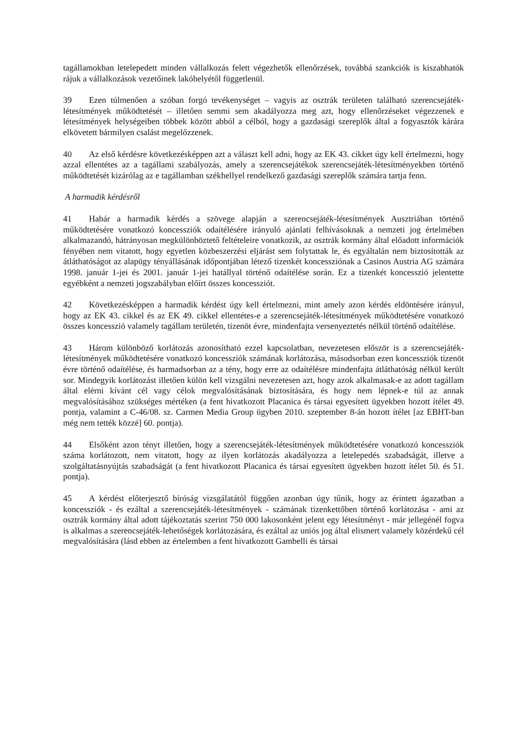tagállamokban letelepedett minden vállalkozás felett végezhetők ellenőrzések, továbbá szankciók is kiszabhatók rájuk a vállalkozások vezetőinek lakóhelyétől függetlenül.
39 Ezen túlmenően a szóban forgó tevékenységet – vagyis az osztrák területen található szerencsejáték-létesítmények működtetését – illetően semmi sem akadályozza meg azt, hogy ellenőrzéseket végezzenek e létesítmények helységeiben többek között abból a célból, hogy a gazdasági szereplők által a fogyasztók kárára elkövetett bármilyen csalást megelőzzenek.
40 Az első kérdésre következésképpen azt a választ kell adni, hogy az EK 43. cikket úgy kell értelmezni, hogy azzal ellentétes az a tagállami szabályozás, amely a szerencsejátékok szerencsejáték-létesítményekben történő működtetését kizárólag az e tagállamban székhellyel rendelkező gazdasági szereplők számára tartja fenn.
A harmadik kérdésről
41 Habár a harmadik kérdés a szövege alapján a szerencsejáték-létesítmények Ausztriában történő működtetésére vonatkozó koncessziók odaítélésére irányuló ajánlati felhívásoknak a nemzeti jog értelmében alkalmazandó, hátrányosan megkülönböztető feltételeire vonatkozik, az osztrák kormány által előadott információk fényében nem vitatott, hogy egyetlen közbeszerzési eljárást sem folytattak le, és egyáltalán nem biztosították az átláthatóságot az alapügy tényállásának időpontjában létező tizenkét koncessziónak a Casinos Austria AG számára 1998. január 1-jei és 2001. január 1-jei hatállyal történő odaítélése során. Ez a tizenkét koncesszió jelentette egyébként a nemzeti jogszabályban előírt összes koncessziót.
42 Következésképpen a harmadik kérdést úgy kell értelmezni, mint amely azon kérdés eldöntésére irányul, hogy az EK 43. cikkel és az EK 49. cikkel ellentétes-e a szerencsejáték-létesítmények működtetésére vonatkozó összes koncesszió valamely tagállam területén, tizenöt évre, mindenfajta versenyeztetés nélkül történő odaítélése.
43 Három különböző korlátozás azonosítható ezzel kapcsolatban, nevezetesen először is a szerencsejáték-létesítmények működtetésére vonatkozó koncessziók számának korlátozása, másodsorban ezen koncessziók tizenöt évre történő odaítélése, és harmadsorban az a tény, hogy erre az odaítélésre mindenfajta átláthatóság nélkül került sor. Mindegyik korlátozást illetően külön kell vizsgálni nevezetesen azt, hogy azok alkalmasak-e az adott tagállam által elérni kívánt cél vagy célok megvalósításának biztosítására, és hogy nem lépnek-e túl az annak megvalósításához szükséges mértéken (a fent hivatkozott Placanica és társai egyesített ügyekben hozott ítélet 49. pontja, valamint a C-46/08. sz. Carmen Media Group ügyben 2010. szeptember 8-án hozott ítélet [az EBHT-ban még nem tették közzé] 60. pontja).
44 Elsőként azon tényt illetően, hogy a szerencsejáték-létesítmények működtetésére vonatkozó koncessziók száma korlátozott, nem vitatott, hogy az ilyen korlátozás akadályozza a letelepedés szabadságát, illetve a szolgáltatásnyújtás szabadságát (a fent hivatkozott Placanica és társai egyesített ügyekben hozott ítélet 50. és 51. pontja).
45 A kérdést előterjesztő bíróság vizsgálatától függően azonban úgy tűnik, hogy az érintett ágazatban a koncessziók - és ezáltal a szerencsejáték-létesítmények - számának tizenkettőben történő korlátozása - ami az osztrák kormány által adott tájékoztatás szerint 750 000 lakosonként jelent egy létesítményt - már jellegénél fogva is alkalmas a szerencsejáték-lehetőségek korlátozására, és ezáltal az uniós jog által elismert valamely közérdekű cél megvalósítására (lásd ebben az értelemben a fent hivatkozott Gambelli és társai